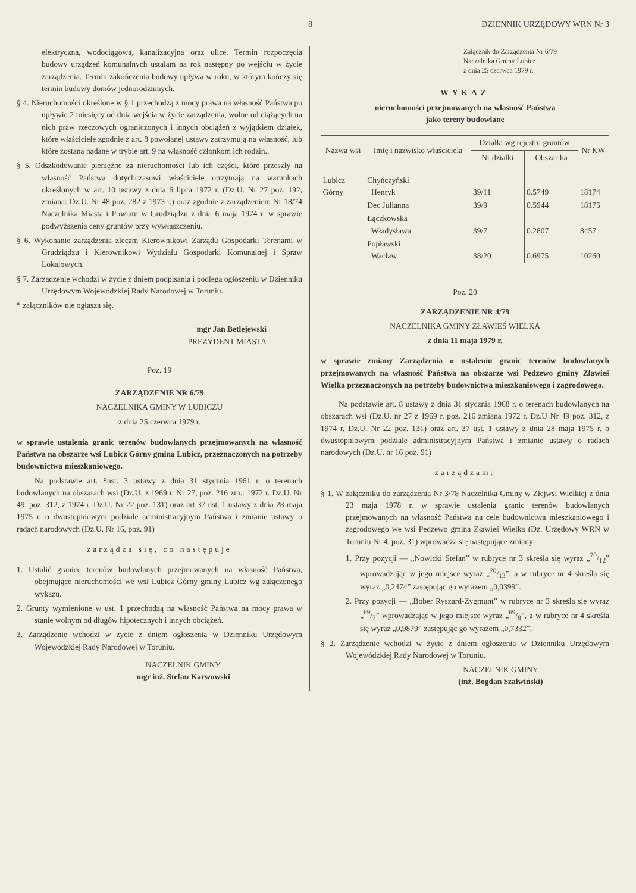8 DZIENNIK URZĘDOWY WRN Nr 3
elektryczna, wodociągowa, kanalizacyjna oraz ulice. Termin rozpoczęcia budowy urządzeń komunalnych ustalam na rok następny po wejściu w życie zarządzenia. Termin zakończenia budowy upływa w roku, w którym kończy się termin budowy domów jednorodzinnych.
§ 4. Nieruchomości określone w § 1 przechodzą z mocy prawa na własność Państwa po upływie 2 miesięcy od dnia wejścia w życie zarządzenia, wolne od ciążących na nich praw rzeczowych ograniczonych i innych obciążeń z wyjątkiem działek, które właściciele zgodnie z art. 8 powołanej ustawy zatrzymują na własność, lub które zostaną nadane w trybie art. 9 na własność członkom ich rodzin..
§ 5. Odszkodowanie pieniężne za nieruchomości lub ich części, które przeszły na własność Państwa dotychczasowi właściciele otrzymają na warunkach określonych w art. 10 ustawy z dnia 6 lipca 1972 r. (Dz.U. Nr 27 poz. 192, zmiana: Dz.U. Nr 48 poz. 282 z 1973 r.) oraz zgodnie z zarządzeniem Nr 18/74 Naczelnika Miasta i Powiatu w Grudziądzu z dnia 6 maja 1974 r. w sprawie podwyższenia ceny gruntów przy wywłaszczeniu.
§ 6. Wykonanie zarządzenia zlecam Kierownikowi Zarządu Gospodarki Terenami w Grudziądzu i Kierownikowi Wydziału Gospodarki Komunalnej i Spraw Lokalowych.
§ 7. Zarządzenie wchodzi w życie z dniem podpisania i podlega ogłoszeniu w Dzienniku Urzędowym Wojewódzkiej Rady Narodowej w Toruniu.
* załączników nie ogłasza się.
mgr Jan Betlejewski
PREZYDENT MIASTA
Poz. 19
ZARZĄDZENIE NR 6/79
NACZELNIKA GMINY W LUBICZU
z dnia 25 czerwca 1979 r.
w sprawie ustalenia granic terenów budowlanych przejmowanych na własność Państwa na obszarze wsi Lubicz Górny gmina Lubicz, przeznaczonych na potrzeby budownictwa mieszkaniowego.
Na podstawie art. 8ust. 3 ustawy z dnia 31 stycznia 1961 r. o terenach budowlanych na obszarach wsi (Dz.U. z 1969 r. Nr 27, poz. 216 zm.: 1972 r. Dz.U. Nr 49, poz. 312, z 1974 r. Dz.U. Nr 22 poz. 131) oraz art 37 ust. 1 ustawy z dnia 28 maja 1975 r. o dwustopniowym podziale administracyjnym Państwa i zmianie ustawy o radach narodowych (Dz.U. Nr 16, poz. 91)
zarządza się, co następuje
1. Ustalić granice terenów budowlanych przejmowanych na własność Państwa, obejmujące nieruchomości we wsi Lubicz Górny gminy Lubicz wg załączonego wykazu.
2. Grunty wymienione w ust. 1 przechodzą na własność Państwa na mocy prawa w stanie wolnym od długów hipotecznych i innych obciążeń.
3. Zarządzenie wchodzi w życie z dniem ogłoszenia w Dzienniku Urzędowym Wojewódzkiej Rady Narodowej w Toruniu.
NACZELNIK GMINY
mgr inż. Stefan Karwowski
Załącznik do Zarządzenia Nr 6/79
Naczelnika Gminy Lubicz
z dnia 25 czerwca 1979 r.
WYKAZ
nieruchomości przejmowanych na własność Państwa
jako tereny budowlane
| Nazwa wsi | Imię i nazwisko właściciela | Działki wg rejestru gruntów | | Nr KW |
| --- | --- | --- | --- | --- |
| | | Nr działki | Obszar ha | |
| Lubicz Górny | Chyńczyński Henryk | 39/11 | 0.5749 | 18174 |
| | Dec Julianna | 39/9 | 0.5944 | 18175 |
| | Łączkowska Władysława | 39/7 | 0.2807 | 8457 |
| | Popławski Wacław | 38/20 | 0.6975 | 10260 |
Poz. 20
ZARZĄDZENIE NR 4/79
NACZELNIKA GMINY ZŁAWIEŚ WIELKA
z dnia 11 maja 1979 r.
w sprawie zmiany Zarządzenia o ustaleniu granic terenów budowlanych przejmowanych na własność Państwa na obszarze wsi Pędzewo gminy Zławieś Wielka przeznaczonych na potrzeby budownictwa mieszkaniowego i zagrodowego.
Na podstawie art. 8 ustawy z dnia 31 stycznia 1968 r. o terenach budowlanych na obszarach wsi (Dz.U. nr 27 z 1969 r. poz. 216 zmiana 1972 r. Dz.U Nr 49 poz. 312, z 1974 r. Dz.U. Nr 22 poz. 131) oraz art. 37 ust. 1 ustawy z dnia 28 maja 1975 r. o dwustopniowym podziale administracyjnym Państwa i zmianie ustawy o radach narodowych (Dz.U. nr 16 poz. 91)
zarządzam:
§ 1. W załączniku do zarządzenia Nr 3/78 Naczelnika Gminy w Złejwsi Wielkiej z dnia 23 maja 1978 r. w sprawie ustalenia granic terenów budowlanych przejmowanych na własność Państwa na cele budownictwa mieszkaniowego i zagrodowego we wsi Pędzewo gmina Zławieś Wielka (Dz. Urzędowy WRN w Toruniu Nr 4, poz. 31) wprowadza się następujące zmiany:
1. Przy pozycji — „Nowicki Stefan” w rubryce nr 3 skreśla się wyraz „70/12” wprowadzając w jego miejsce wyraz „70/13”, a w rubryce nr 4 skreśla się wyraz „0,2474” zastępując go wyrazem „0,0399”.
2. Przy pozycji — „Bober Ryszard-Zygmunt” w rubryce nr 3 skreśla się wyraz „69/7” wprowadzając w jego miejsce wyraz „69/8”, a w rubryce nr 4 skreśla się wyraz „0,9879” zastępując go wyrazem „0,7332”.
§ 2. Zarządzenie wchodzi w życie z dniem ogłoszenia w Dzienniku Urzędowym Wojewódzkiej Rady Narodowej w Toruniu.
NACZELNIK GMINY
(inż. Bogdan Szałwiński)